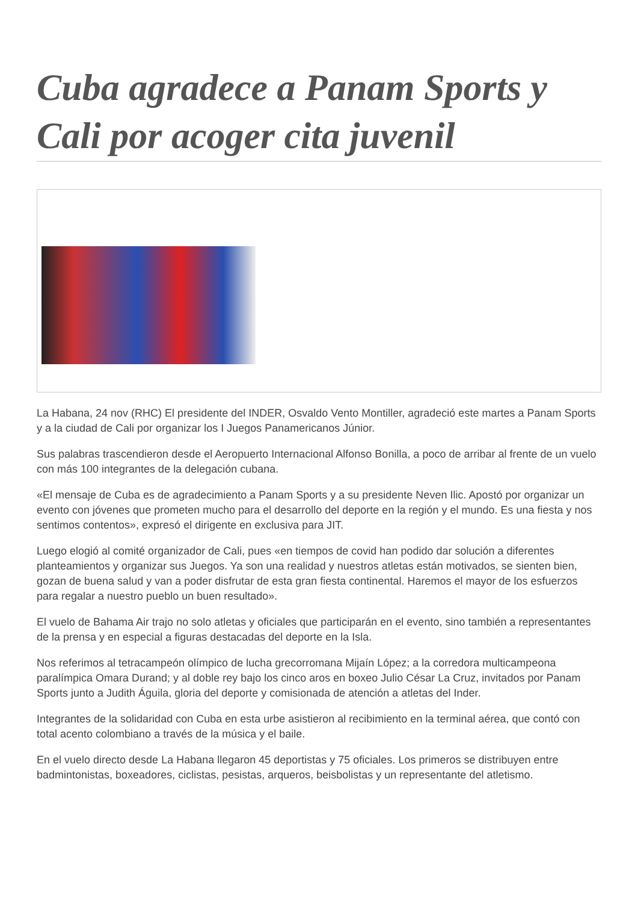Cuba agradece a Panam Sports y Cali por acoger cita juvenil
La Habana, 24 nov (RHC) El presidente del INDER, Osvaldo Vento Montiller, agradeció este martes a Panam Sports y a la ciudad de Cali por organizar los I Juegos Panamericanos Júnior.
Sus palabras trascendieron desde el Aeropuerto Internacional Alfonso Bonilla, a poco de arribar al frente de un vuelo con más 100 integrantes de la delegación cubana.
«El mensaje de Cuba es de agradecimiento a Panam Sports y a su presidente Neven Ilic. Apostó por organizar un evento con jóvenes que prometen mucho para el desarrollo del deporte en la región y el mundo. Es una fiesta y nos sentimos contentos», expresó el dirigente en exclusiva para JIT.
Luego elogió al comité organizador de Cali, pues «en tiempos de covid han podido dar solución a diferentes planteamientos y organizar sus Juegos. Ya son una realidad y nuestros atletas están motivados, se sienten bien, gozan de buena salud y van a poder disfrutar de esta gran fiesta continental. Haremos el mayor de los esfuerzos para regalar a nuestro pueblo un buen resultado».
El vuelo de Bahama Air trajo no solo atletas y oficiales que participarán en el evento, sino también a representantes de la prensa y en especial a figuras destacadas del deporte en la Isla.
Nos referimos al tetracampeón olímpico de lucha grecorromana Mijaín López; a la corredora multicampeona paralímpica Omara Durand; y al doble rey bajo los cinco aros en boxeo Julio César La Cruz, invitados por Panam Sports junto a Judith Águila, gloria del deporte y comisionada de atención a atletas del Inder.
Integrantes de la solidaridad con Cuba en esta urbe asistieron al recibimiento en la terminal aérea, que contó con total acento colombiano a través de la música y el baile.
En el vuelo directo desde La Habana llegaron 45 deportistas y 75 oficiales. Los primeros se distribuyen entre badmintonistas, boxeadores, ciclistas, pesistas, arqueros, beisbolistas y un representante del atletismo.